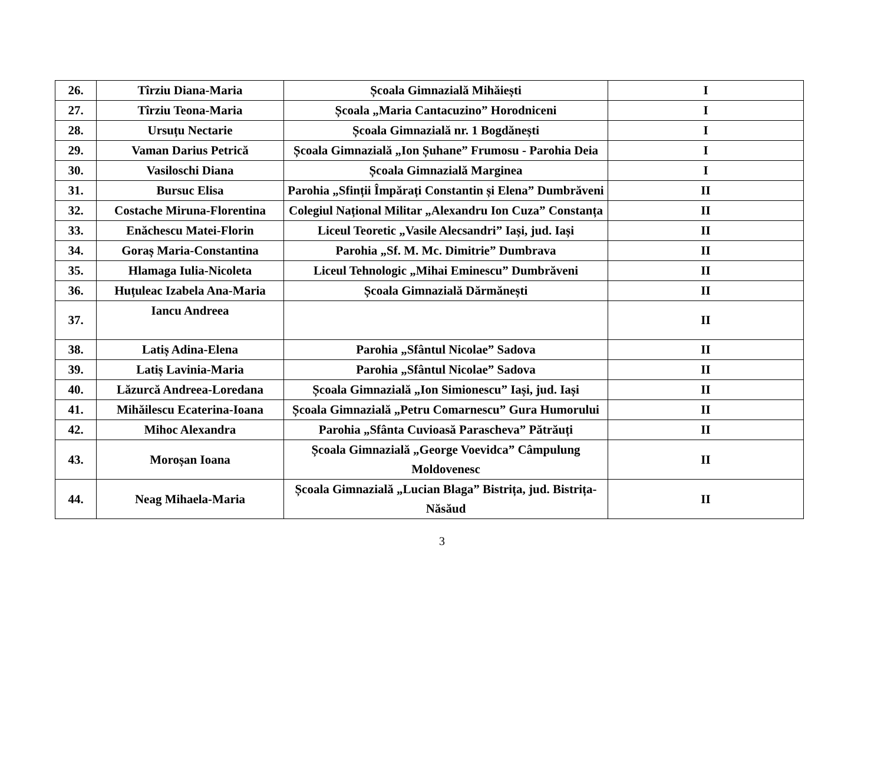| 26. | Tîrziu Diana-Maria | Școala Gimnazială Mihăiești | I |
| 27. | Tîrziu Teona-Maria | Școala „Maria Cantacuzino” Horodniceni | I |
| 28. | Ursuțu Nectarie | Școala Gimnazială nr. 1 Bogdănești | I |
| 29. | Vaman Darius Petrică | Școala Gimnazială „Ion Șuhane” Frumosu - Parohia Deia | I |
| 30. | Vasiloschi Diana | Școala Gimnazială Marginea | I |
| 31. | Bursuc Elisa | Parohia „Sfinții Împărați Constantin și Elena” Dumbrăveni | II |
| 32. | Costache Miruna-Florentina | Colegiul Național Militar „Alexandru Ion Cuza” Constanța | II |
| 33. | Enăchescu Matei-Florin | Liceul Teoretic „Vasile Alecsandri” Iași, jud. Iași | II |
| 34. | Goraș Maria-Constantina | Parohia „Sf. M. Mc. Dimitrie” Dumbrava | II |
| 35. | Hlamaga Iulia-Nicoleta | Liceul Tehnologic „Mihai Eminescu” Dumbrăveni | II |
| 36. | Huțuleac Izabela Ana-Maria | Școala Gimnazială Dărmănești | II |
| 37. | Iancu Andreea | | II |
| 38. | Latiș Adina-Elena | Parohia „Sfântul Nicolae” Sadova | II |
| 39. | Latiș Lavinia-Maria | Parohia „Sfântul Nicolae” Sadova | II |
| 40. | Lăzurcă Andreea-Loredana | Școala Gimnazială „Ion Simionescu” Iași, jud. Iași | II |
| 41. | Mihăilescu Ecaterina-Ioana | Școala Gimnazială „Petru Comarnescu” Gura Humorului | II |
| 42. | Mihoc Alexandra | Parohia „Sfânta Cuvioasă Parascheva” Pătrăuți | II |
| 43. | Moroșan Ioana | Școala Gimnazială „George Voevidca” Câmpulung Moldovenesc | II |
| 44. | Neag Mihaela-Maria | Școala Gimnazială „Lucian Blaga” Bistrița, jud. Bistrița-Năsăud | II |
3